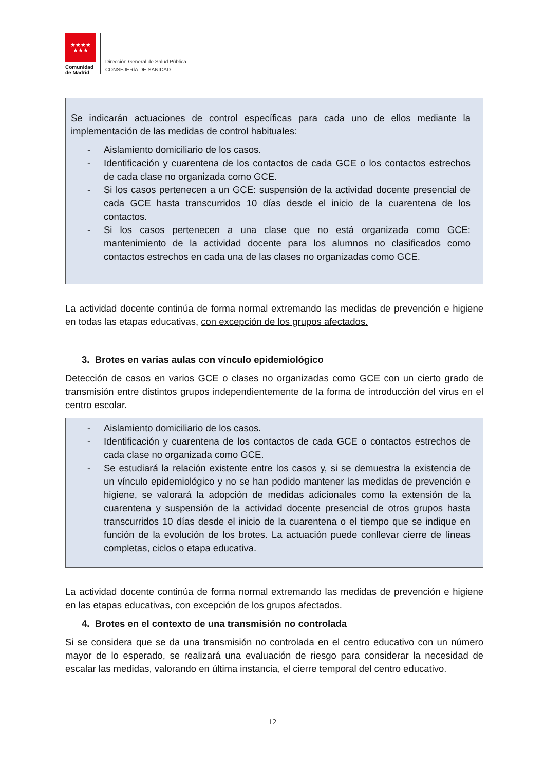★★★★
★★★
Comunidad
de Madrid
Dirección General de Salud Pública
CONSEJERÍA DE SANIDAD
Se indicarán actuaciones de control específicas para cada uno de ellos mediante la implementación de las medidas de control habituales:
- Aislamiento domiciliario de los casos.
- Identificación y cuarentena de los contactos de cada GCE o los contactos estrechos de cada clase no organizada como GCE.
- Si los casos pertenecen a un GCE: suspensión de la actividad docente presencial de cada GCE hasta transcurridos 10 días desde el inicio de la cuarentena de los contactos.
- Si los casos pertenecen a una clase que no está organizada como GCE: mantenimiento de la actividad docente para los alumnos no clasificados como contactos estrechos en cada una de las clases no organizadas como GCE.
La actividad docente continúa de forma normal extremando las medidas de prevención e higiene en todas las etapas educativas, con excepción de los grupos afectados.
3. Brotes en varias aulas con vínculo epidemiológico
Detección de casos en varios GCE o clases no organizadas como GCE con un cierto grado de transmisión entre distintos grupos independientemente de la forma de introducción del virus en el centro escolar.
- Aislamiento domiciliario de los casos.
- Identificación y cuarentena de los contactos de cada GCE o contactos estrechos de cada clase no organizada como GCE.
- Se estudiará la relación existente entre los casos y, si se demuestra la existencia de un vínculo epidemiológico y no se han podido mantener las medidas de prevención e higiene, se valorará la adopción de medidas adicionales como la extensión de la cuarentena y suspensión de la actividad docente presencial de otros grupos hasta transcurridos 10 días desde el inicio de la cuarentena o el tiempo que se indique en función de la evolución de los brotes. La actuación puede conllevar cierre de líneas completas, ciclos o etapa educativa.
La actividad docente continúa de forma normal extremando las medidas de prevención e higiene en las etapas educativas, con excepción de los grupos afectados.
4. Brotes en el contexto de una transmisión no controlada
Si se considera que se da una transmisión no controlada en el centro educativo con un número mayor de lo esperado, se realizará una evaluación de riesgo para considerar la necesidad de escalar las medidas, valorando en última instancia, el cierre temporal del centro educativo.
12